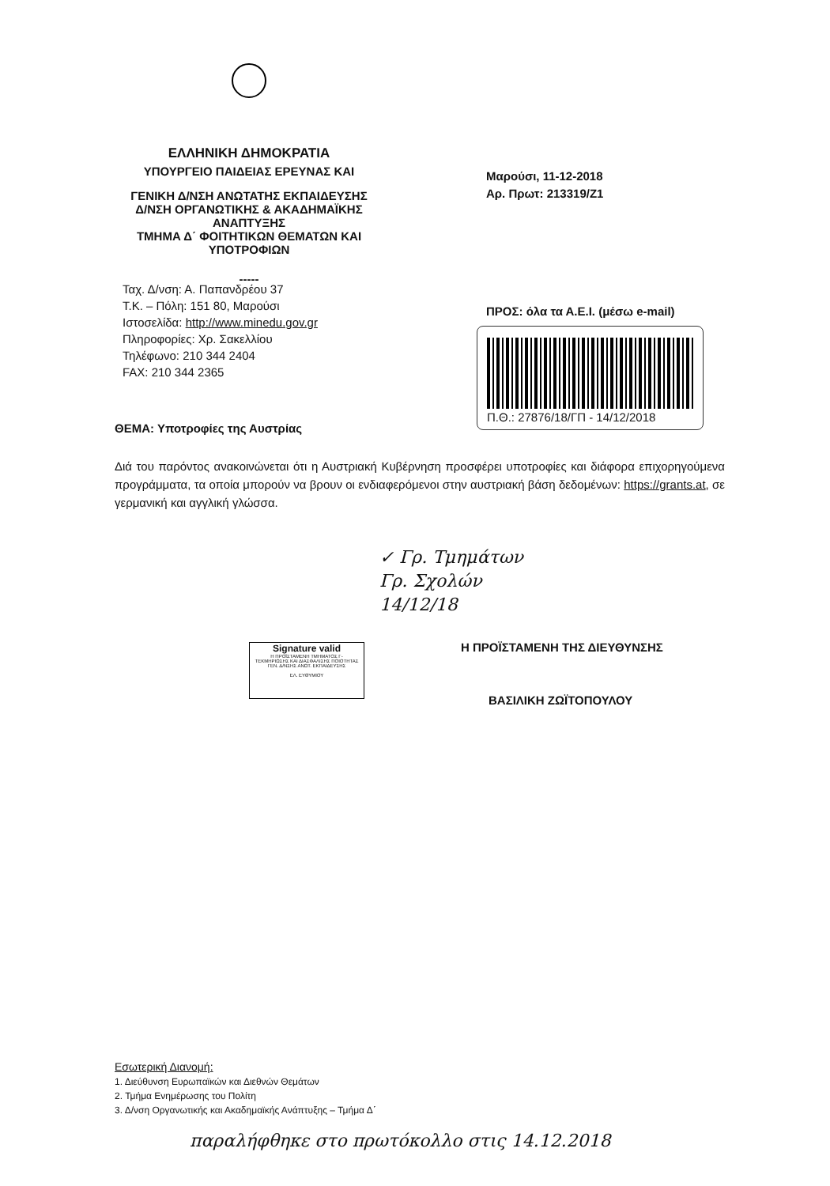ΕΛΛΗΝΙΚΗ ΔΗΜΟΚΡΑΤΙΑ
ΥΠΟΥΡΓΕΙΟ ΠΑΙΔΕΙΑΣ ΕΡΕΥΝΑΣ ΚΑΙ
ΓΕΝΙΚΗ Δ/ΝΣΗ ΑΝΩΤΑΤΗΣ ΕΚΠΑΙΔΕΥΣΗΣ
Δ/ΝΣΗ ΟΡΓΑΝΩΤΙΚΗΣ & ΑΚΑΔΗΜΑΪΚΗΣ
ΑΝΑΠΤΥΞΗΣ
ΤΜΗΜΑ Δ΄ ΦΟΙΤΗΤΙΚΩΝ ΘΕΜΑΤΩΝ ΚΑΙ
ΥΠΟΤΡΟΦΙΩΝ
-----
Μαρούσι, 11-12-2018
Αρ. Πρωτ: 213319/Ζ1
Ταχ. Δ/νση: Α. Παπανδρέου 37
Τ.Κ. – Πόλη: 151 80, Μαρούσι
Ιστοσελίδα: http://www.minedu.gov.gr
Πληροφορίες: Χρ. Σακελλίου
Τηλέφωνο: 210 344 2404
FAX: 210 344 2365
ΠΡΟΣ: όλα τα Α.Ε.Ι. (μέσω e-mail)
Π.Θ.: 27876/18/ΓΠ - 14/12/2018
ΘΕΜΑ: Υποτροφίες της Αυστρίας
Διά του παρόντος ανακοινώνεται ότι η Αυστριακή Κυβέρνηση προσφέρει υποτροφίες και διάφορα επιχορηγούμενα προγράμματα, τα οποία μπορούν να βρουν οι ενδιαφερόμενοι στην αυστριακή βάση δεδομένων: https://grants.at, σε γερμανική και αγγλική γλώσσα.
✓ Γρ. Τμημάτων
Γρ. Σχολών
14/12/18
Signature valid
Η ΠΡΟΪΣΤΑΜΕΝΗ ΤΜΗΜΑΤΟΣ Γ-
ΤΕΚΜΗΡΙΩΣΗΣ ΚΑΙ ΔΙΑΣΦΑΛΙΣΗΣ ΠΟΙΟΤΗΤΑΣ
ΓΕΝ. Δ/ΝΣΗΣ ΑΝΩΤ. ΕΚΠΑΙΔΕΥΣΗΣ
ΕΛ. ΕΥΘΥΜΙΟΥ
Η ΠΡΟΪΣΤΑΜΕΝΗ ΤΗΣ ΔΙΕΥΘΥΝΣΗΣ
ΒΑΣΙΛΙΚΗ ΖΩΪΤΟΠΟΥΛΟΥ
Εσωτερική Διανομή:
1. Διεύθυνση Ευρωπαϊκών και Διεθνών Θεμάτων
2. Τμήμα Ενημέρωσης του Πολίτη
3. Δ/νση Οργανωτικής και Ακαδημαϊκής Ανάπτυξης – Τμήμα Δ΄
παραλήφθηκε στο πρωτόκολλο στις 14.12.2018